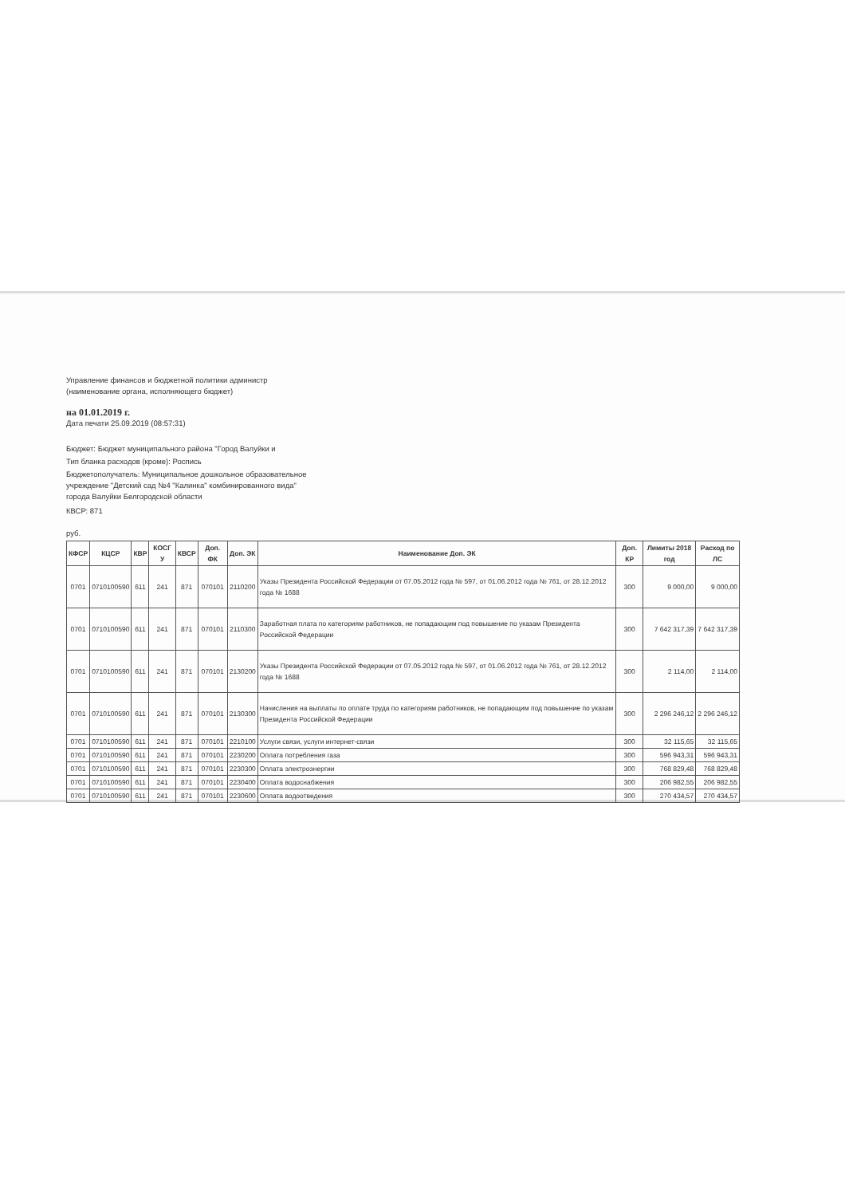Управление финансов и бюджетной политики администр
(наименование органа, исполняющего бюджет)
на 01.01.2019 г.
Дата печати 25.09.2019 (08:57:31)
Бюджет: Бюджет муниципального района "Город Валуйки и
Тип бланка расходов (кроме): Роспись
Бюджетополучатель: Муниципальное дошкольное образовательное
учреждение "Детский сад №4 "Калинка" комбинированного вида"
города Валуйки Белгородской области
КВСР: 871
руб.
| КФСР | КЦСР | КВР | КОСГ У | КВСР | Доп. ФК | Доп. ЭК | Наименование Доп. ЭК | Доп. КР | Лимиты 2018 год | Расход по ЛС |
| --- | --- | --- | --- | --- | --- | --- | --- | --- | --- | --- |
| 0701 | 0710100590 | 611 | 241 | 871 | 070101 | 2110200 | Указы Президента Российской Федерации от 07.05.2012 года № 597, от 01.06.2012 года № 761, от 28.12.2012 года № 1688 | 300 | 9 000,00 | 9 000,00 |
| 0701 | 0710100590 | 611 | 241 | 871 | 070101 | 2110300 | Заработная плата по категориям работников, не попадающим под повышение по указам Президента Российской Федерации | 300 | 7 642 317,39 | 7 642 317,39 |
| 0701 | 0710100590 | 611 | 241 | 871 | 070101 | 2130200 | Указы Президента Российской Федерации от 07.05.2012 года № 597, от 01.06.2012 года № 761, от 28.12.2012 года № 1688 | 300 | 2 114,00 | 2 114,00 |
| 0701 | 0710100590 | 611 | 241 | 871 | 070101 | 2130300 | Начисления на выплаты по оплате труда по категориям работников, не попадающим под повышение по указам Президента Российской Федерации | 300 | 2 296 246,12 | 2 296 246,12 |
| 0701 | 0710100590 | 611 | 241 | 871 | 070101 | 2210100 | Услуги связи, услуги интернет-связи | 300 | 32 115,65 | 32 115,65 |
| 0701 | 0710100590 | 611 | 241 | 871 | 070101 | 2230200 | Оплата потребления газа | 300 | 596 943,31 | 596 943,31 |
| 0701 | 0710100590 | 611 | 241 | 871 | 070101 | 2230300 | Оплата электроэнергии | 300 | 768 829,48 | 768 829,48 |
| 0701 | 0710100590 | 611 | 241 | 871 | 070101 | 2230400 | Оплата водоснабжения | 300 | 206 982,55 | 206 982,55 |
| 0701 | 0710100590 | 611 | 241 | 871 | 070101 | 2230600 | Оплата водоотведения | 300 | 270 434,57 | 270 434,57 |